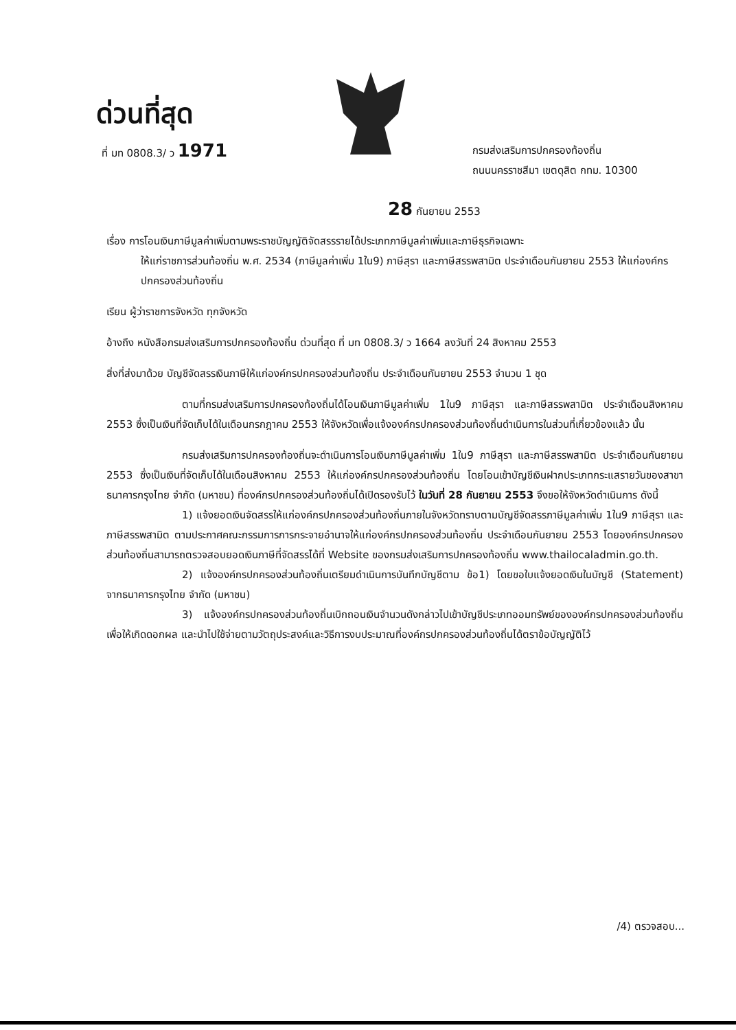ด่วนที่สุด
ที่ มท 0808.3/ ว 1971
กรมส่งเสริมการปกครองท้องถิ่น
ถนนนครราชสีมา เขตดุสิต กทม. 10300
28 กันยายน 2553
เรื่อง การโอนเงินภาษีมูลค่าเพิ่มตามพระราชบัญญัติจัดสรรรายได้ประเภทภาษีมูลค่าเพิ่มและภาษีธุรกิจเฉพาะ
ให้แก่ราชการส่วนท้องถิ่น พ.ศ. 2534 (ภาษีมูลค่าเพิ่ม 1ใน9) ภาษีสุรา และภาษีสรรพสามิต ประจำเดือนกันยายน 2553 ให้แก่องค์กรปกครองส่วนท้องถิ่น
เรียน ผู้ว่าราชการจังหวัด ทุกจังหวัด
อ้างถึง หนังสือกรมส่งเสริมการปกครองท้องถิ่น ด่วนที่สุด ที่ มท 0808.3/ ว 1664 ลงวันที่ 24 สิงหาคม 2553
สิ่งที่ส่งมาด้วย บัญชีจัดสรรเงินภาษีให้แก่องค์กรปกครองส่วนท้องถิ่น ประจำเดือนกันยายน 2553 จำนวน 1 ชุด
ตามที่กรมส่งเสริมการปกครองท้องถิ่นได้โอนเงินภาษีมูลค่าเพิ่ม 1ใน9 ภาษีสุรา และภาษีสรรพสามิต ประจำเดือนสิงหาคม 2553 ซึ่งเป็นเงินที่จัดเก็บได้ในเดือนกรกฎาคม 2553 ให้จังหวัดเพื่อแจ้งองค์กรปกครองส่วนท้องถิ่นดำเนินการในส่วนที่เกี่ยวข้องแล้ว นั้น
กรมส่งเสริมการปกครองท้องถิ่นจะดำเนินการโอนเงินภาษีมูลค่าเพิ่ม 1ใน9 ภาษีสุรา และภาษีสรรพสามิต ประจำเดือนกันยายน 2553 ซึ่งเป็นเงินที่จัดเก็บได้ในเดือนสิงหาคม 2553 ให้แก่องค์กรปกครองส่วนท้องถิ่น โดยโอนเข้าบัญชีเงินฝากประเภทกระแสรายวันของสาขาธนาคารกรุงไทย จำกัด (มหาชน) ที่องค์กรปกครองส่วนท้องถิ่นได้เปิดรองรับไว้ ในวันที่ 28 กันยายน 2553 จึงขอให้จังหวัดดำเนินการ ดังนี้
1) แจ้งยอดเงินจัดสรรให้แก่องค์กรปกครองส่วนท้องถิ่นภายในจังหวัดทราบตามบัญชีจัดสรรภาษีมูลค่าเพิ่ม 1ใน9 ภาษีสุรา และภาษีสรรพสามิต ตามประกาศคณะกรรมการการกระจายอำนาจให้แก่องค์กรปกครองส่วนท้องถิ่น ประจำเดือนกันยายน 2553 โดยองค์กรปกครองส่วนท้องถิ่นสามารถตรวจสอบยอดเงินภาษีที่จัดสรรได้ที่ Website ของกรมส่งเสริมการปกครองท้องถิ่น www.thailocaladmin.go.th.
2) แจ้งองค์กรปกครองส่วนท้องถิ่นเตรียมดำเนินการบันทึกบัญชีตาม ข้อ1) โดยขอใบแจ้งยอดเงินในบัญชี (Statement) จากธนาคารกรุงไทย จำกัด (มหาชน)
3) แจ้งองค์กรปกครองส่วนท้องถิ่นเบิกถอนเงินจำนวนดังกล่าวไปเข้าบัญชีประเภทออมทรัพย์ขององค์กรปกครองส่วนท้องถิ่นเพื่อให้เกิดดอกผล และนำไปใช้จ่ายตามวัตถุประสงค์และวิธีการงบประมาณที่องค์กรปกครองส่วนท้องถิ่นได้ตราข้อบัญญัติไว้
/4) ตรวจสอบ...